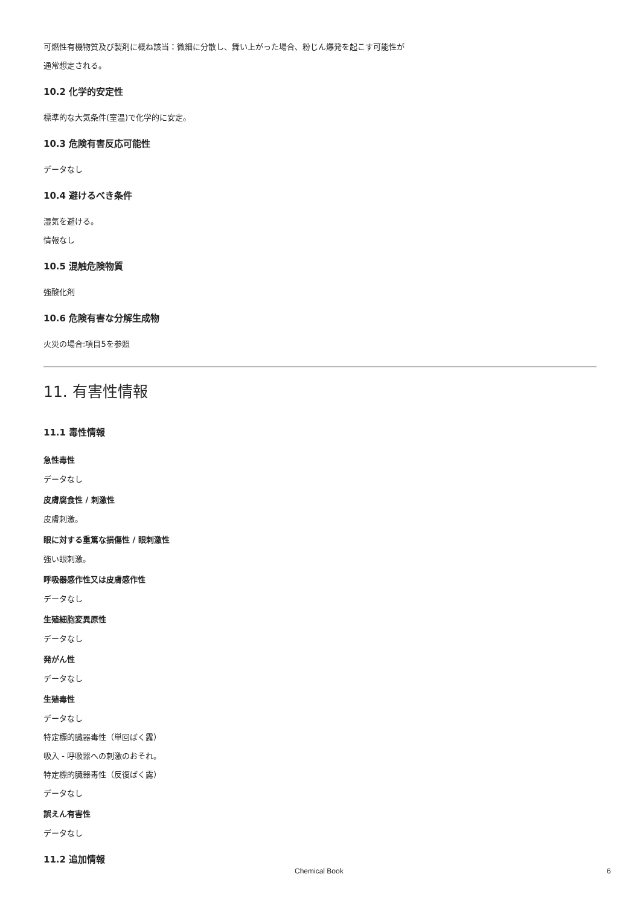可燃性有機物質及び製剤に概ね該当：微細に分散し、舞い上がった場合、粉じん爆発を起こす可能性が
通常想定される。
10.2 化学的安定性
標準的な大気条件(室温)で化学的に安定。
10.3 危険有害反応可能性
データなし
10.4 避けるべき条件
湿気を避ける。
情報なし
10.5 混触危険物質
強酸化剤
10.6 危険有害な分解生成物
火災の場合:項目5を参照
11. 有害性情報
11.1 毒性情報
急性毒性
データなし
皮膚腐食性 / 刺激性
皮膚刺激。
眼に対する重篤な損傷性 / 眼刺激性
強い眼刺激。
呼吸器感作性又は皮膚感作性
データなし
生殖細胞変異原性
データなし
発がん性
データなし
生殖毒性
データなし
特定標的臓器毒性（単回ばく露）
吸入 - 呼吸器への刺激のおそれ。
特定標的臓器毒性（反復ばく露）
データなし
誤えん有害性
データなし
11.2 追加情報
Chemical Book 6